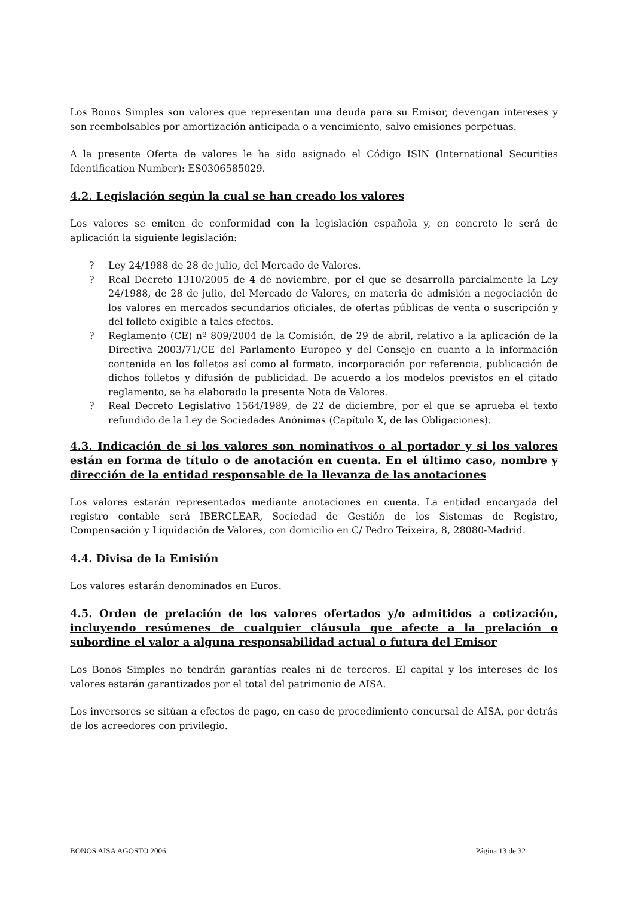Los Bonos Simples son valores que representan una deuda para su Emisor, devengan intereses y son reembolsables por amortización anticipada o a vencimiento, salvo emisiones perpetuas.
A la presente Oferta de valores le ha sido asignado el Código ISIN (International Securities Identification Number): ES0306585029.
4.2. Legislación según la cual se han creado los valores
Los valores se emiten de conformidad con la legislación española y, en concreto le será de aplicación la siguiente legislación:
? Ley 24/1988 de 28 de julio, del Mercado de Valores.
? Real Decreto 1310/2005 de 4 de noviembre, por el que se desarrolla parcialmente la Ley 24/1988, de 28 de julio, del Mercado de Valores, en materia de admisión a negociación de los valores en mercados secundarios oficiales, de ofertas públicas de venta o suscripción y del folleto exigible a tales efectos.
? Reglamento (CE) nº 809/2004 de la Comisión, de 29 de abril, relativo a la aplicación de la Directiva 2003/71/CE del Parlamento Europeo y del Consejo en cuanto a la información contenida en los folletos así como al formato, incorporación por referencia, publicación de dichos folletos y difusión de publicidad. De acuerdo a los modelos previstos en el citado reglamento, se ha elaborado la presente Nota de Valores.
? Real Decreto Legislativo 1564/1989, de 22 de diciembre, por el que se aprueba el texto refundido de la Ley de Sociedades Anónimas (Capítulo X, de las Obligaciones).
4.3. Indicación de si los valores son nominativos o al portador y si los valores están en forma de título o de anotación en cuenta. En el último caso, nombre y dirección de la entidad responsable de la llevanza de las anotaciones
Los valores estarán representados mediante anotaciones en cuenta. La entidad encargada del registro contable será IBERCLEAR, Sociedad de Gestión de los Sistemas de Registro, Compensación y Liquidación de Valores, con domicilio en C/ Pedro Teixeira, 8, 28080-Madrid.
4.4. Divisa de la Emisión
Los valores estarán denominados en Euros.
4.5. Orden de prelación de los valores ofertados y/o admitidos a cotización, incluyendo resúmenes de cualquier cláusula que afecte a la prelación o subordine el valor a alguna responsabilidad actual o futura del Emisor
Los Bonos Simples no tendrán garantías reales ni de terceros. El capital y los intereses de los valores estarán garantizados por el total del patrimonio de AISA.
Los inversores se sitúan a efectos de pago, en caso de procedimiento concursal de AISA, por detrás de los acreedores con privilegio.
BONOS AISA AGOSTO 2006 Página 13 de 32